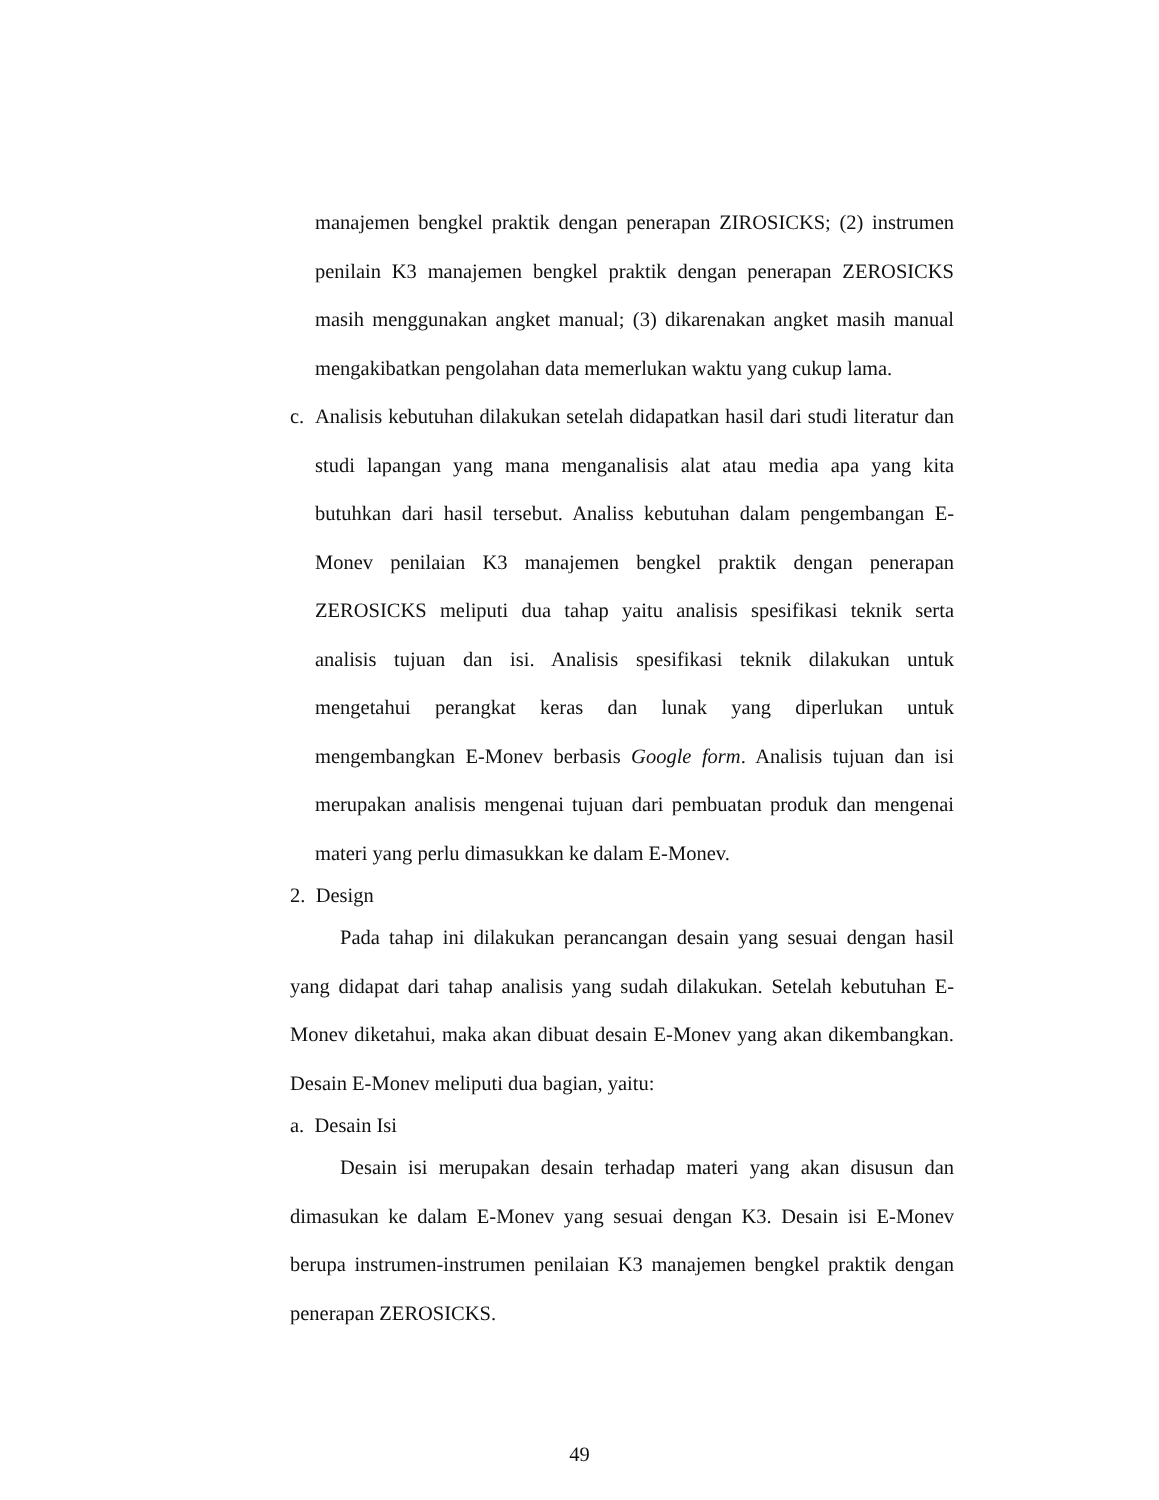manajemen bengkel praktik dengan penerapan ZIROSICKS; (2) instrumen penilain K3 manajemen bengkel praktik dengan penerapan ZEROSICKS masih menggunakan angket manual; (3) dikarenakan angket masih manual mengakibatkan pengolahan data memerlukan waktu yang cukup lama.
c. Analisis kebutuhan dilakukan setelah didapatkan hasil dari studi literatur dan studi lapangan yang mana menganalisis alat atau media apa yang kita butuhkan dari hasil tersebut. Analiss kebutuhan dalam pengembangan E-Monev penilaian K3 manajemen bengkel praktik dengan penerapan ZEROSICKS meliputi dua tahap yaitu analisis spesifikasi teknik serta analisis tujuan dan isi. Analisis spesifikasi teknik dilakukan untuk mengetahui perangkat keras dan lunak yang diperlukan untuk mengembangkan E-Monev berbasis Google form. Analisis tujuan dan isi merupakan analisis mengenai tujuan dari pembuatan produk dan mengenai materi yang perlu dimasukkan ke dalam E-Monev.
2. Design
Pada tahap ini dilakukan perancangan desain yang sesuai dengan hasil yang didapat dari tahap analisis yang sudah dilakukan. Setelah kebutuhan E-Monev diketahui, maka akan dibuat desain E-Monev yang akan dikembangkan. Desain E-Monev meliputi dua bagian, yaitu:
a. Desain Isi
Desain isi merupakan desain terhadap materi yang akan disusun dan dimasukan ke dalam E-Monev yang sesuai dengan K3. Desain isi E-Monev berupa instrumen-instrumen penilaian K3 manajemen bengkel praktik dengan penerapan ZEROSICKS.
49